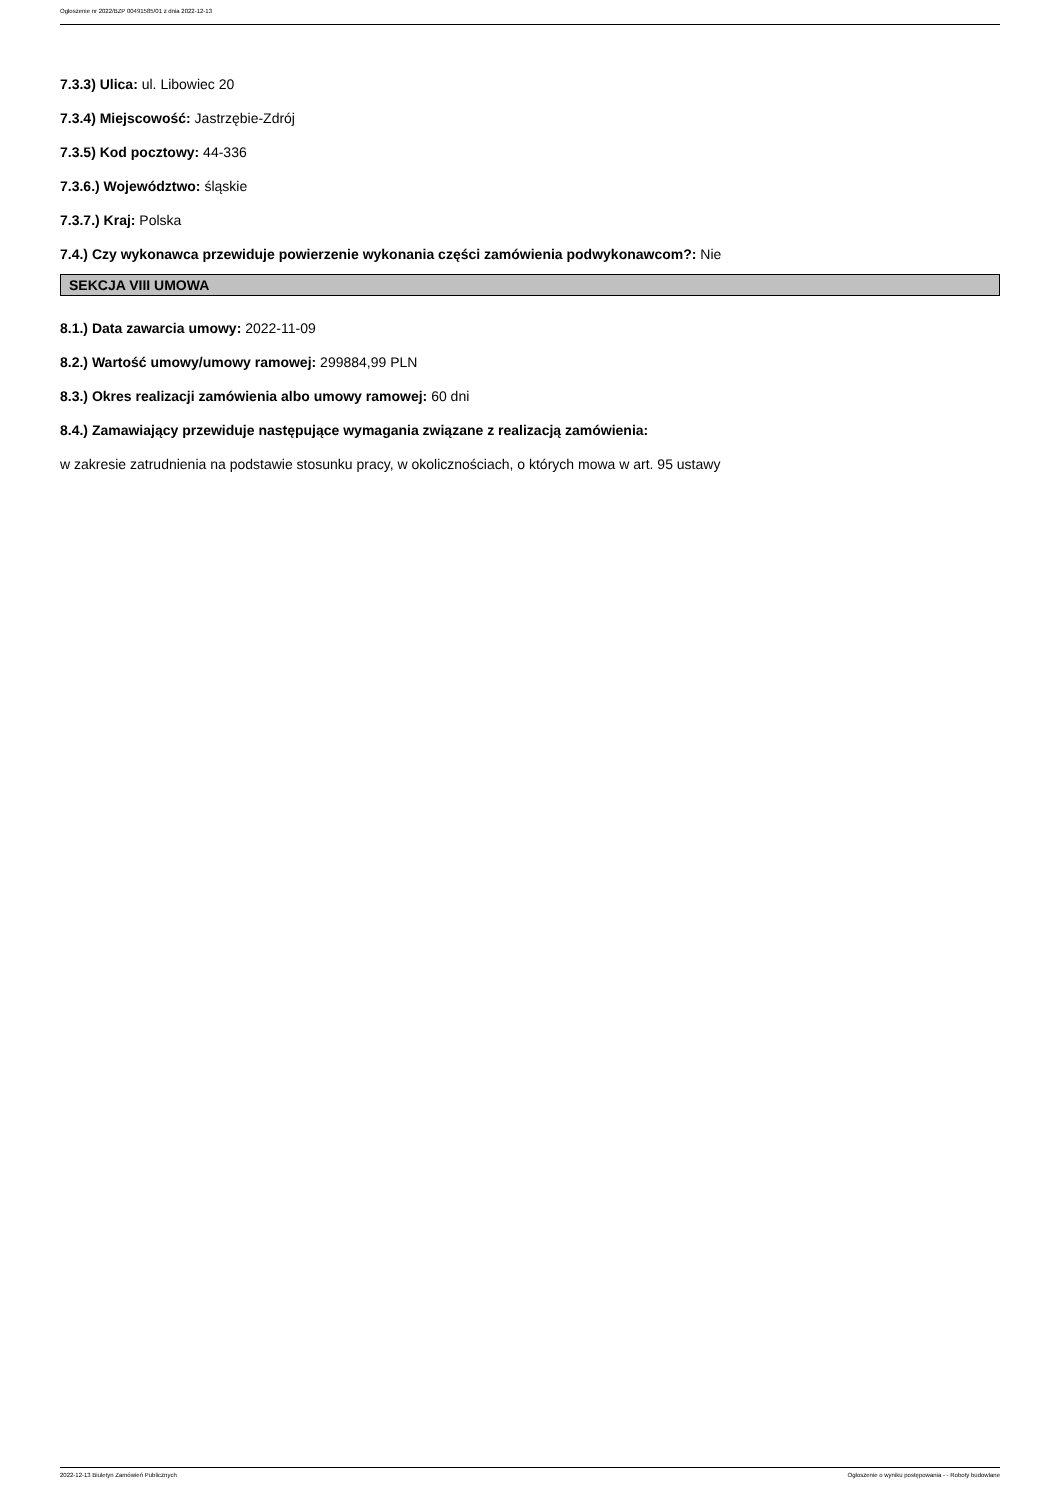Ogłoszenie nr 2022/BZP 00491585/01 z dnia 2022-12-13
7.3.3) Ulica: ul. Libowiec 20
7.3.4) Miejscowość: Jastrzębie-Zdrój
7.3.5) Kod pocztowy: 44-336
7.3.6.) Województwo: śląskie
7.3.7.) Kraj: Polska
7.4.) Czy wykonawca przewiduje powierzenie wykonania części zamówienia podwykonawcom?: Nie
SEKCJA VIII UMOWA
8.1.) Data zawarcia umowy: 2022-11-09
8.2.) Wartość umowy/umowy ramowej: 299884,99 PLN
8.3.) Okres realizacji zamówienia albo umowy ramowej: 60 dni
8.4.) Zamawiający przewiduje następujące wymagania związane z realizacją zamówienia:
w zakresie zatrudnienia na podstawie stosunku pracy, w okolicznościach, o których mowa w art. 95 ustawy
2022-12-13 Biuletyn Zamówień Publicznych Ogłoszenie o wyniku postępowania - - Roboty budowlane